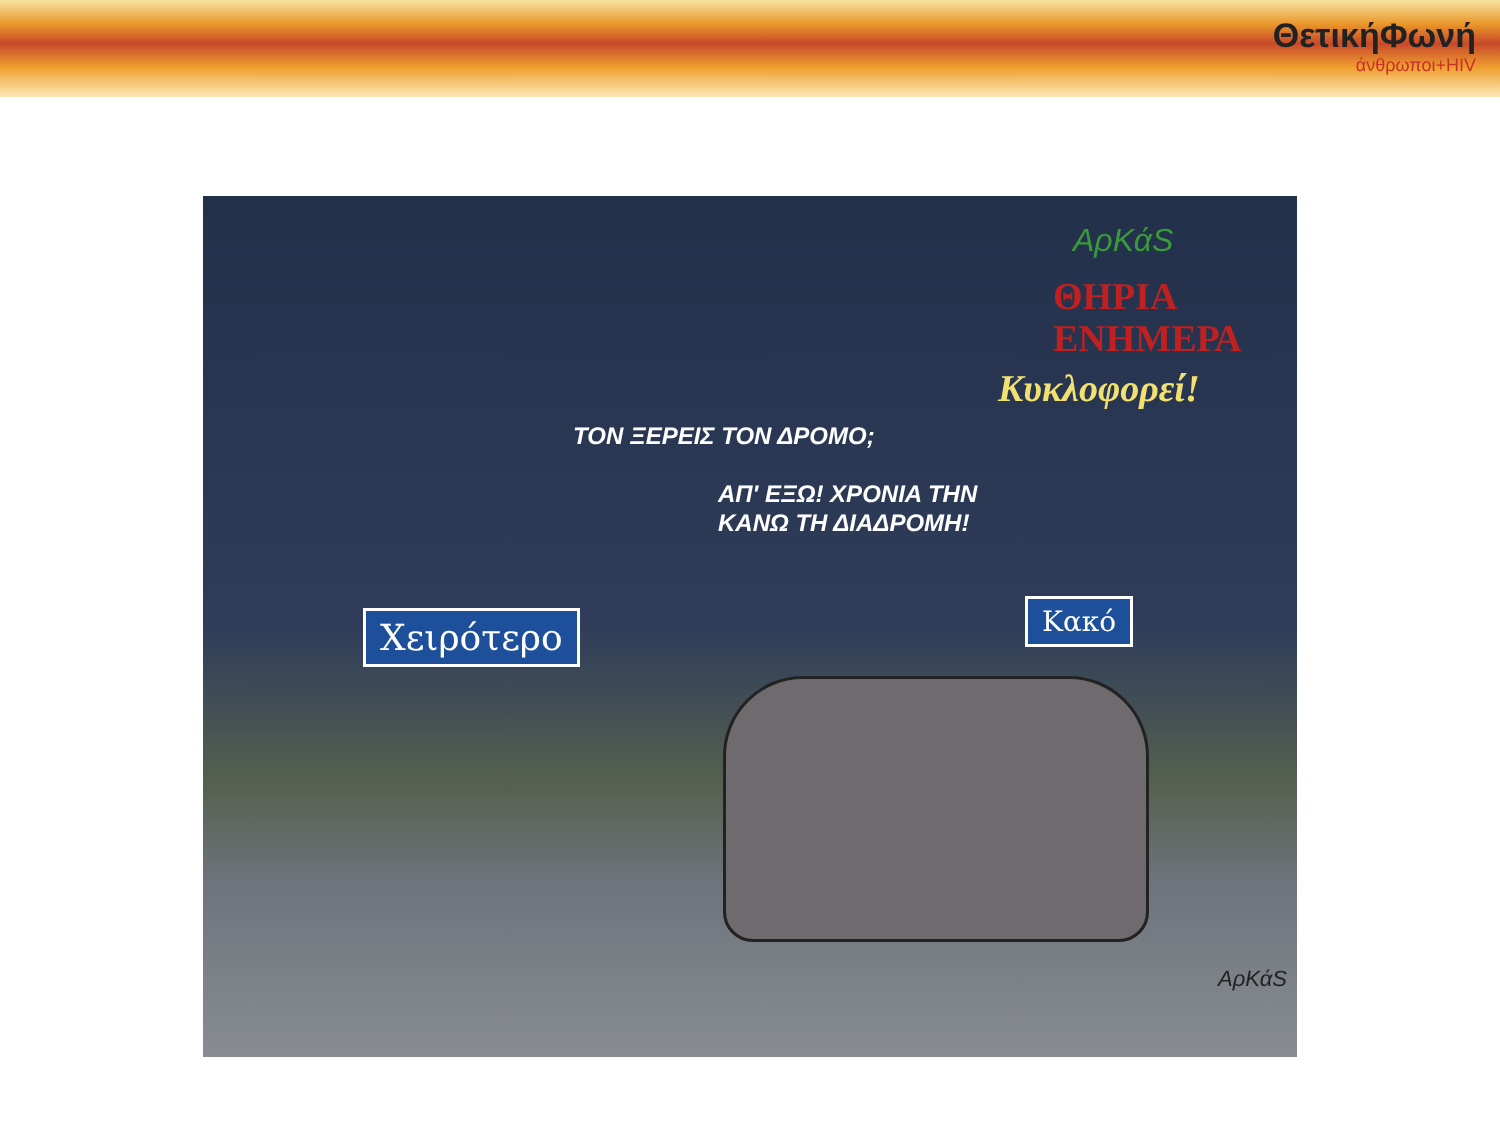ΘετικήΦωνή
άνθρωποι+HIV
ΑρΚάS
ΘΗΡΙΑ
ΕΝΗΜΕΡΑ
Κυκλοφορεί!
ΤΟΝ ΞΕΡΕΙΣ ΤΟΝ ΔΡΟΜΟ;
ΑΠ' ΕΞΩ! ΧΡΟΝΙΑ ΤΗΝ
ΚΑΝΩ ΤΗ ΔΙΑΔΡΟΜΗ!
Χειρότερο Κακό
ΑρΚάS